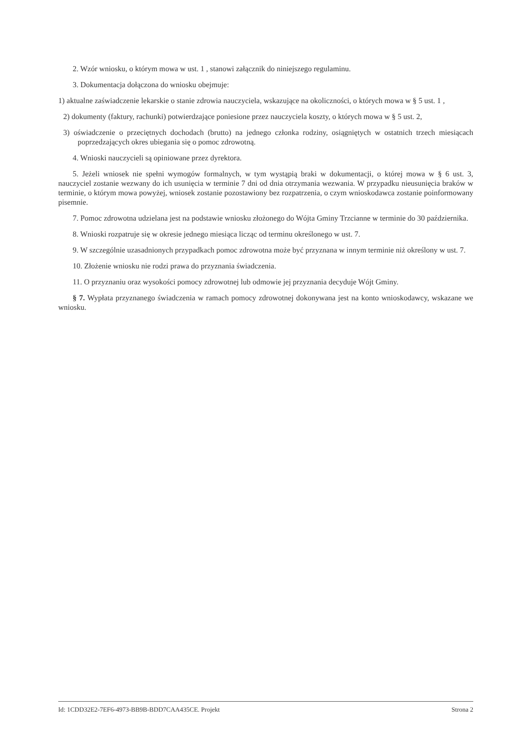2. Wzór wniosku, o którym mowa w ust. 1 , stanowi załącznik do niniejszego regulaminu.
3. Dokumentacja dołączona do wniosku obejmuje:
1) aktualne zaświadczenie lekarskie o stanie zdrowia nauczyciela, wskazujące na okoliczności, o których mowa w § 5 ust. 1 ,
2) dokumenty (faktury, rachunki) potwierdzające poniesione przez nauczyciela koszty, o których mowa w § 5 ust. 2,
3) oświadczenie o przeciętnych dochodach (brutto) na jednego członka rodziny, osiągniętych w ostatnich trzech miesiącach poprzedzających okres ubiegania się o pomoc zdrowotną.
4. Wnioski nauczycieli są opiniowane przez dyrektora.
5. Jeżeli wniosek nie spełni wymogów formalnych, w tym wystąpią braki w dokumentacji, o której mowa w § 6 ust. 3, nauczyciel zostanie wezwany do ich usunięcia w terminie 7 dni od dnia otrzymania wezwania. W przypadku nieusunięcia braków w terminie, o którym mowa powyżej, wniosek zostanie pozostawiony bez rozpatrzenia, o czym wnioskodawca zostanie poinformowany pisemnie.
7. Pomoc zdrowotna udzielana jest na podstawie wniosku złożonego do Wójta Gminy Trzcianne w terminie do 30 października.
8. Wnioski rozpatruje się w okresie jednego miesiąca licząc od terminu określonego w ust. 7.
9. W szczególnie uzasadnionych przypadkach pomoc zdrowotna może być przyznana w innym terminie niż określony w ust. 7.
10. Złożenie wniosku nie rodzi prawa do przyznania świadczenia.
11. O przyznaniu oraz wysokości pomocy zdrowotnej lub odmowie jej przyznania decyduje Wójt Gminy.
§ 7. Wypłata przyznanego świadczenia w ramach pomocy zdrowotnej dokonywana jest na konto wnioskodawcy, wskazane we wniosku.
Id: 1CDD32E2-7EF6-4973-BB9B-BDD7CAA435CE. Projekt Strona 2